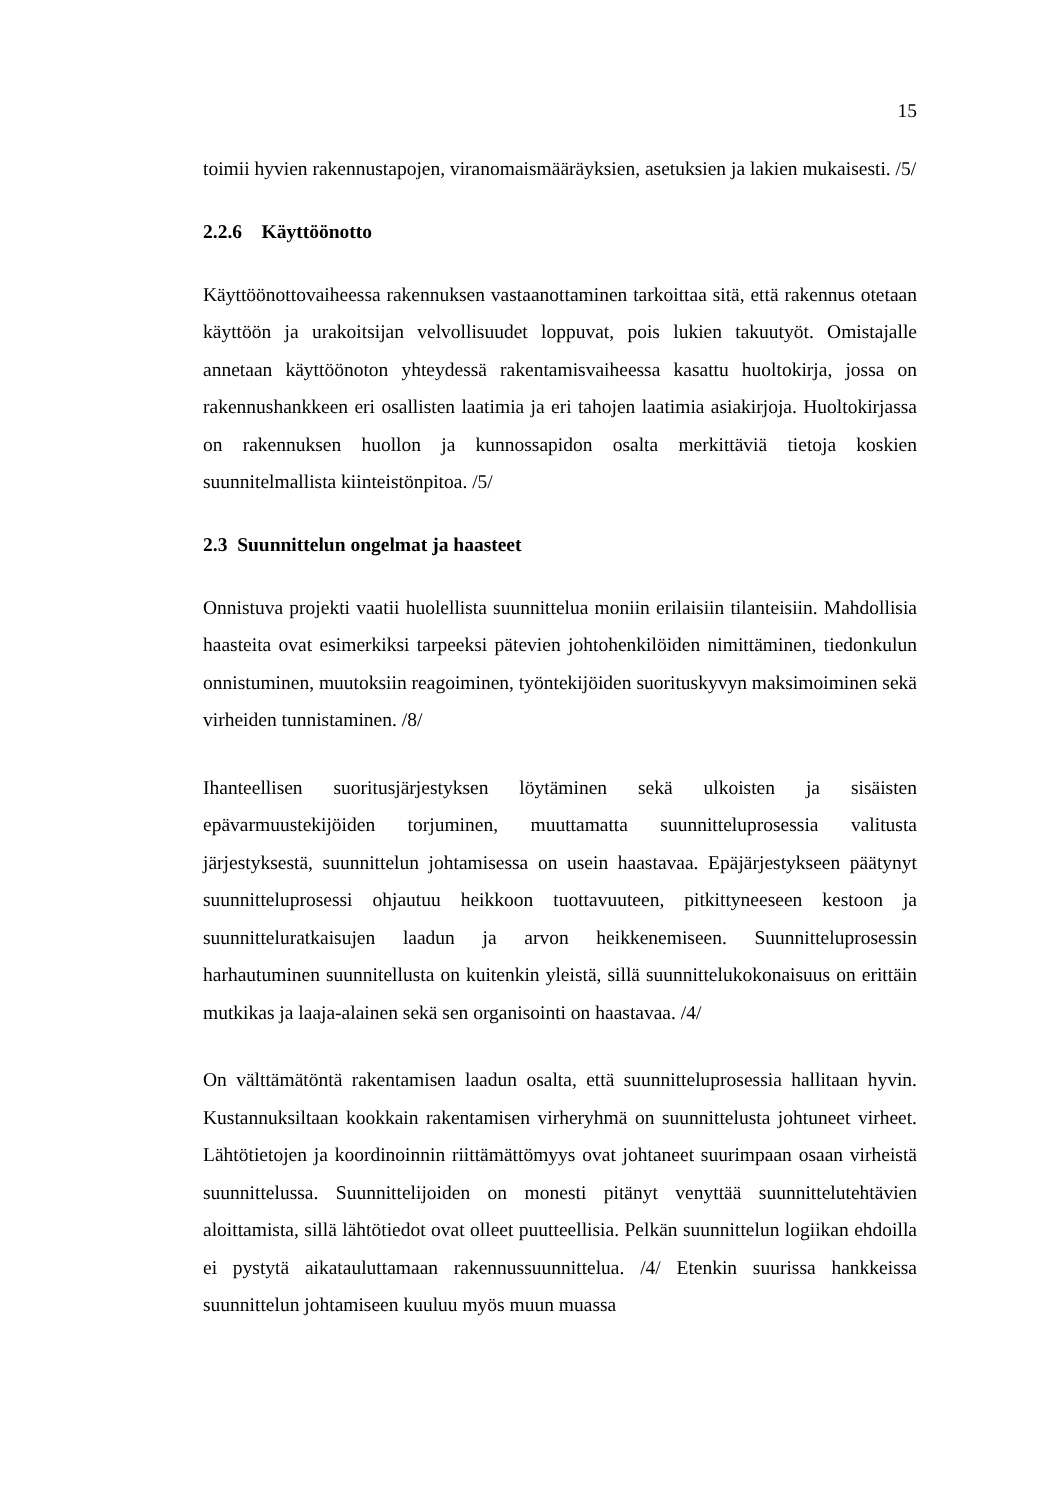15
toimii hyvien rakennustapojen, viranomaismääräyksien, asetuksien ja lakien mukaisesti. /5/
2.2.6 Käyttöönotto
Käyttöönottovaiheessa rakennuksen vastaanottaminen tarkoittaa sitä, että rakennus otetaan käyttöön ja urakoitsijan velvollisuudet loppuvat, pois lukien takuutyöt. Omistajalle annetaan käyttöönoton yhteydessä rakentamisvaiheessa kasattu huoltokirja, jossa on rakennushankkeen eri osallisten laatimia ja eri tahojen laatimia asiakirjoja. Huoltokirjassa on rakennuksen huollon ja kunnossapidon osalta merkittäviä tietoja koskien suunnitelmallista kiinteistönpitoa. /5/
2.3 Suunnittelun ongelmat ja haasteet
Onnistuva projekti vaatii huolellista suunnittelua moniin erilaisiin tilanteisiin. Mahdollisia haasteita ovat esimerkiksi tarpeeksi pätevien johtohenkilöiden nimittäminen, tiedonkulun onnistuminen, muutoksiin reagoiminen, työntekijöiden suorituskyvyn maksimoiminen sekä virheiden tunnistaminen. /8/
Ihanteellisen suoritusjärjestyksen löytäminen sekä ulkoisten ja sisäisten epävarmuustekijöiden torjuminen, muuttamatta suunnitteluprosessia valitusta järjestyksestä, suunnittelun johtamisessa on usein haastavaa. Epäjärjestykseen päätynyt suunnitteluprosessi ohjautuu heikkoon tuottavuuteen, pitkittyneeseen kestoon ja suunnitteluratkaisujen laadun ja arvon heikkenemiseen. Suunnitteluprosessin harhautuminen suunnitellusta on kuitenkin yleistä, sillä suunnittelukokonaisuus on erittäin mutkikas ja laaja-alainen sekä sen organisointi on haastavaa. /4/
On välttämätöntä rakentamisen laadun osalta, että suunnitteluprosessia hallitaan hyvin. Kustannuksiltaan kookkain rakentamisen virheryhmä on suunnittelusta johtuneet virheet. Lähtötietojen ja koordinoinnin riittämättömyys ovat johtaneet suurimpaan osaan virheistä suunnittelussa. Suunnittelijoiden on monesti pitänyt venyttää suunnittelutehtävien aloittamista, sillä lähtötiedot ovat olleet puutteellisia. Pelkän suunnittelun logiikan ehdoilla ei pystytä aikatauluttamaan rakennussuunnittelua. /4/ Etenkin suurissa hankkeissa suunnittelun johtamiseen kuuluu myös muun muassa